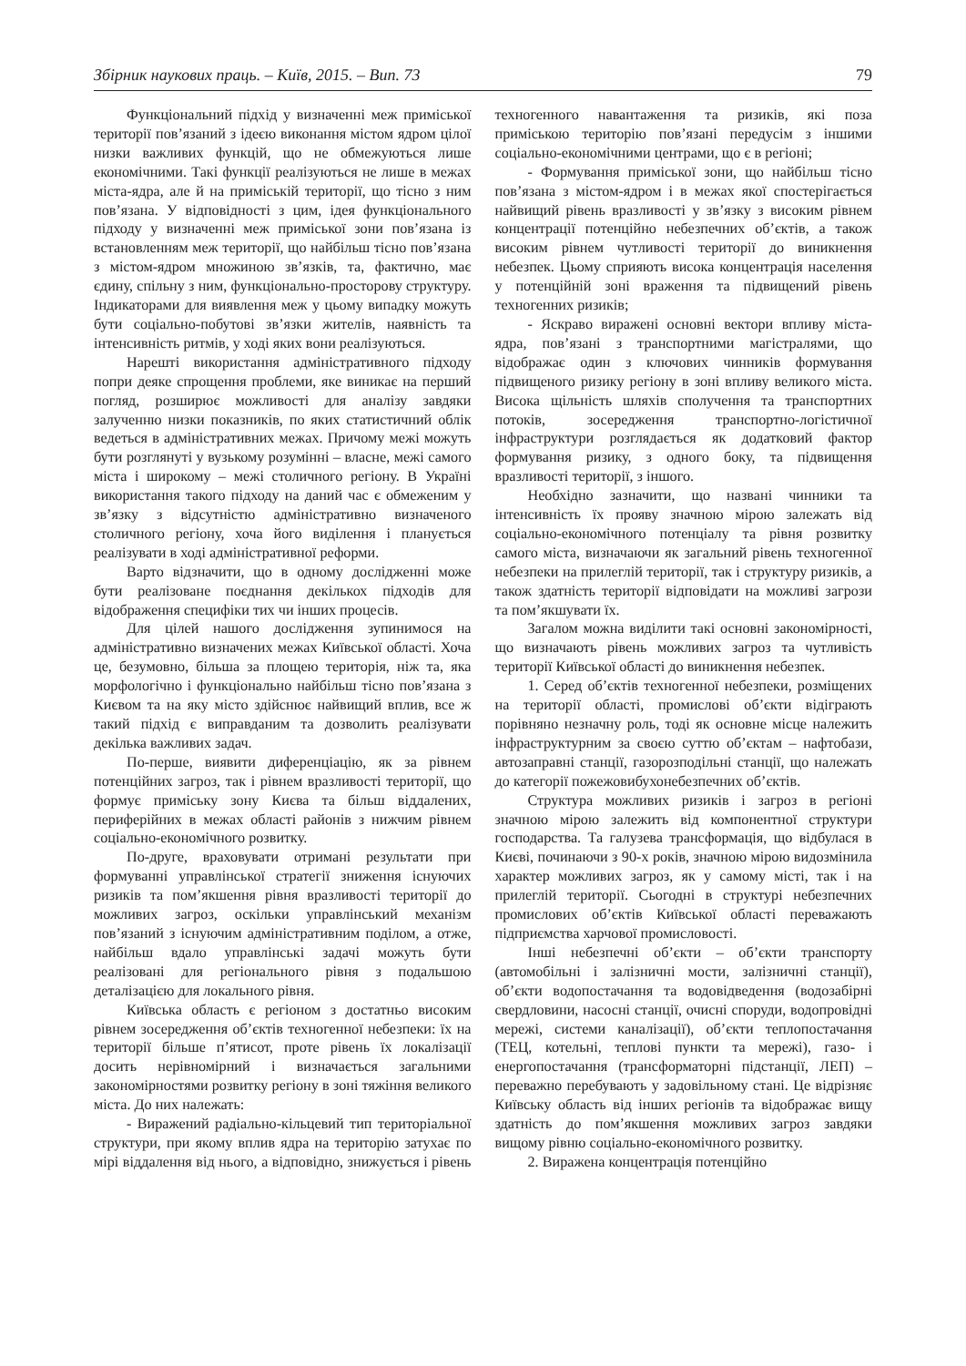Збірник наукових праць. – Київ, 2015. – Вип. 73 79
Функціональний підхід у визначенні меж приміської території пов’язаний з ідеєю виконання містом ядром цілої низки важливих функцій, що не обмежуються лише економічними. Такі функції реалізуються не лише в межах міста-ядра, але й на приміській території, що тісно з ним пов’язана. У відповідності з цим, ідея функціонального підходу у визначенні меж приміської зони пов’язана із встановленням меж території, що найбільш тісно пов’язана з містом-ядром множиною зв’язків, та, фактично, має єдину, спільну з ним, функціонально-просторову структуру. Індикаторами для виявлення меж у цьому випадку можуть бути соціально-побутові зв’язки жителів, наявність та інтенсивність ритмів, у ході яких вони реалізуються.
Нарешті використання адміністративного підходу попри деяке спрощення проблеми, яке виникає на перший погляд, розширює можливості для аналізу завдяки залученню низки показників, по яких статистичний облік ведеться в адміністративних межах. Причому межі можуть бути розглянуті у вузькому розумінні – власне, межі самого міста і широкому – межі столичного регіону. В Україні використання такого підходу на даний час є обмеженим у зв’язку з відсутністю адміністративно визначеного столичного регіону, хоча його виділення і планується реалізувати в ході адміністративної реформи.
Варто відзначити, що в одному дослідженні може бути реалізоване поєднання декількох підходів для відображення специфіки тих чи інших процесів.
Для цілей нашого дослідження зупинимося на адміністративно визначених межах Київської області. Хоча це, безумовно, більша за площею територія, ніж та, яка морфологічно і функціонально найбільш тісно пов’язана з Києвом та на яку місто здійснює найвищий вплив, все ж такий підхід є виправданим та дозволить реалізувати декілька важливих задач.
По-перше, виявити диференціацію, як за рівнем потенційних загроз, так і рівнем вразливості території, що формує приміську зону Києва та більш віддалених, периферійних в межах області районів з нижчим рівнем соціально-економічного розвитку.
По-друге, враховувати отримані результати при формуванні управлінської стратегії зниження існуючих ризиків та пом’якшення рівня вразливості території до можливих загроз, оскільки управлінський механізм пов’язаний з існуючим адміністративним поділом, а отже, найбільш вдало управлінські задачі можуть бути реалізовані для регіонального рівня з подальшою деталізацією для локального рівня.
Київська область є регіоном з достатньо високим рівнем зосередження об’єктів техногенної небезпеки: їх на території більше п’ятисот, проте рівень їх локалізації досить нерівномірний і визначається загальними закономірностями розвитку регіону в зоні тяжіння великого міста. До них належать:
- Виражений радіально-кільцевий тип територіальної структури, при якому вплив ядра на територію затухає по мірі віддалення від нього, а відповідно, знижується і рівень техногенного навантаження та ризиків, які поза приміською територію пов’язані передусім з іншими соціально-економічними центрами, що є в регіоні;
- Формування приміської зони, що найбільш тісно пов’язана з містом-ядром і в межах якої спостерігається найвищий рівень вразливості у зв’язку з високим рівнем концентрації потенційно небезпечних об’єктів, а також високим рівнем чутливості території до виникнення небезпек. Цьому сприяють висока концентрація населення у потенційній зоні враження та підвищений рівень техногенних ризиків;
- Яскраво виражені основні вектори впливу міста-ядра, пов’язані з транспортними магістралями, що відображає один з ключових чинників формування підвищеного ризику регіону в зоні впливу великого міста. Висока щільність шляхів сполучення та транспортних потоків, зосередження транспортно-логістичної інфраструктури розглядається як додатковий фактор формування ризику, з одного боку, та підвищення вразливості території, з іншого.
Необхідно зазначити, що названі чинники та інтенсивність їх прояву значною мірою залежать від соціально-економічного потенціалу та рівня розвитку самого міста, визначаючи як загальний рівень техногенної небезпеки на прилеглій території, так і структуру ризиків, а також здатність території відповідати на можливі загрози та пом’якшувати їх.
Загалом можна виділити такі основні закономірності, що визначають рівень можливих загроз та чутливість території Київської області до виникнення небезпек.
1. Серед об’єктів техногенної небезпеки, розміщених на території області, промислові об’єкти відіграють порівняно незначну роль, тоді як основне місце належить інфраструктурним за своєю суттю об’єктам – нафтобази, автозаправні станції, газорозподільні станції, що належать до категорії пожежовибухонебезпечних об’єктів.
Структура можливих ризиків і загроз в регіоні значною мірою залежить від компонентної структури господарства. Та галузева трансформація, що відбулася в Києві, починаючи з 90-х років, значною мірою видозмінила характер можливих загроз, як у самому місті, так і на прилеглій території. Сьогодні в структурі небезпечних промислових об’єктів Київської області переважають підприємства харчової промисловості.
Інші небезпечні об’єкти – об’єкти транспорту (автомобільні і залізничні мости, залізничні станції), об’єкти водопостачання та водовідведення (водозабірні свердловини, насосні станції, очисні споруди, водопровідні мережі, системи каналізації), об’єкти теплопостачання (ТЕЦ, котельні, теплові пункти та мережі), газо- і енергопостачання (трансформаторні підстанції, ЛЕП) – переважно перебувають у задовільному стані. Це відрізняє Київську область від інших регіонів та відображає вищу здатність до пом’якшення можливих загроз завдяки вищому рівню соціально-економічного розвитку.
2. Виражена концентрація потенційно